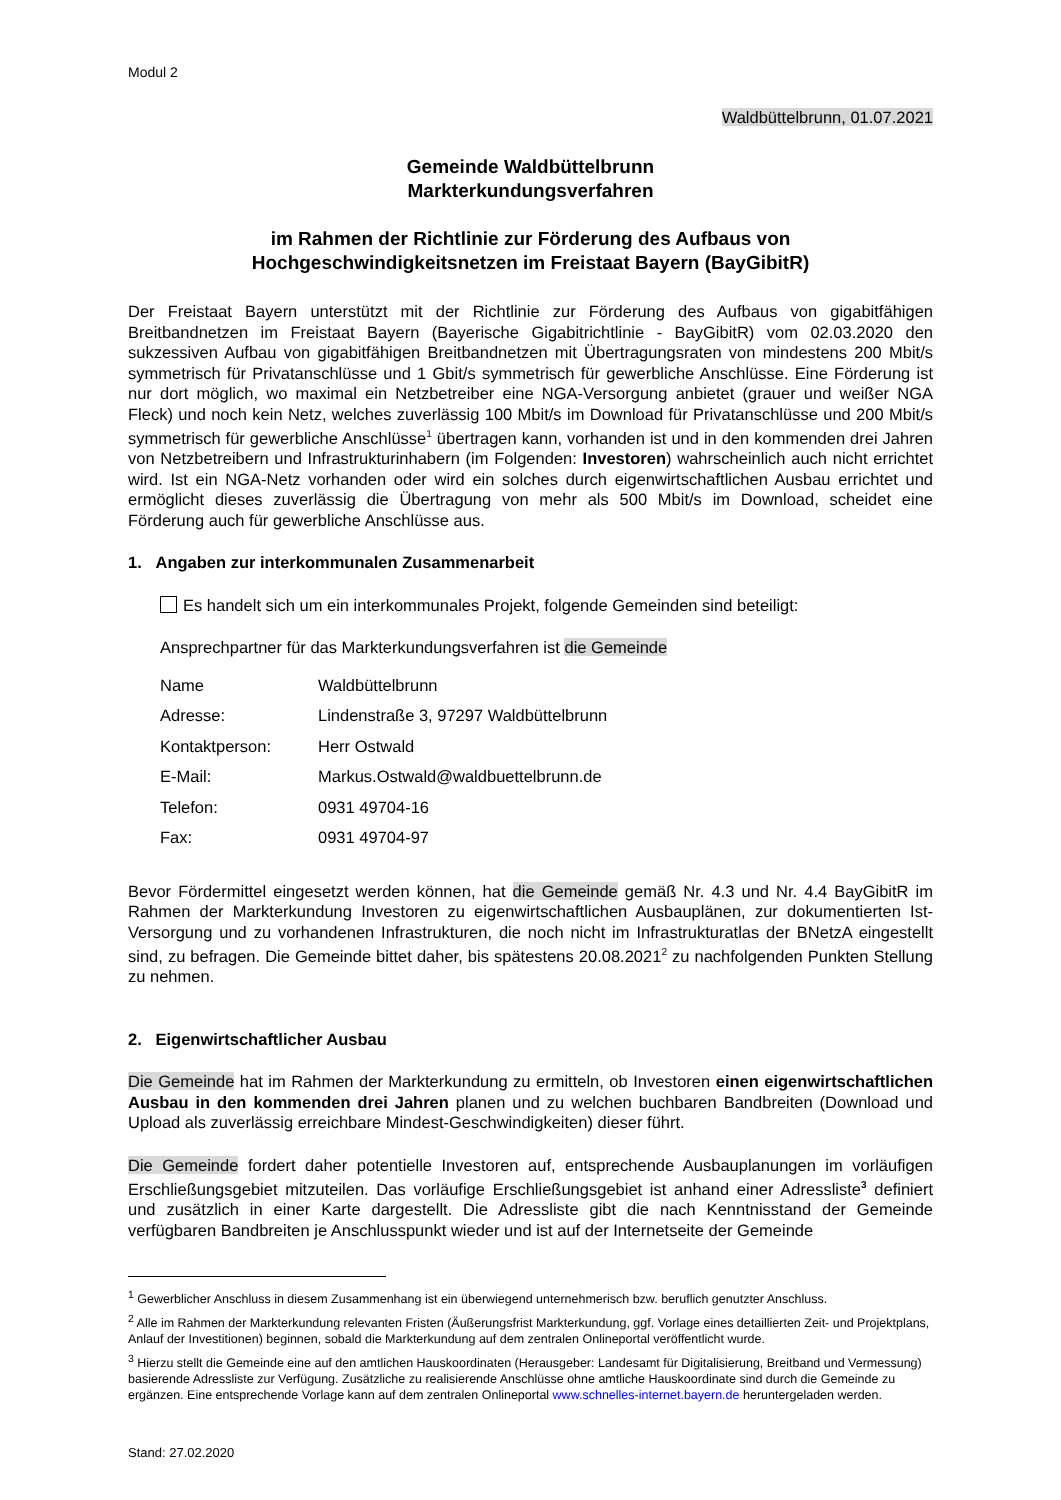Modul 2
Waldbüttelbrunn, 01.07.2021
Gemeinde Waldbüttelbrunn
Markterkundungsverfahren
im Rahmen der Richtlinie zur Förderung des Aufbaus von
Hochgeschwindigkeitsnetzen im Freistaat Bayern (BayGibitR)
Der Freistaat Bayern unterstützt mit der Richtlinie zur Förderung des Aufbaus von gigabitfähigen Breitbandnetzen im Freistaat Bayern (Bayerische Gigabitrichtlinie - BayGibitR) vom 02.03.2020 den sukzessiven Aufbau von gigabitfähigen Breitbandnetzen mit Übertragungsraten von mindestens 200 Mbit/s symmetrisch für Privatanschlüsse und 1 Gbit/s symmetrisch für gewerbliche Anschlüsse. Eine Förderung ist nur dort möglich, wo maximal ein Netzbetreiber eine NGA-Versorgung anbietet (grauer und weißer NGA Fleck) und noch kein Netz, welches zuverlässig 100 Mbit/s im Download für Privatanschlüsse und 200 Mbit/s symmetrisch für gewerbliche Anschlüsse<sup>1</sup> übertragen kann, vorhanden ist und in den kommenden drei Jahren von Netzbetreibern und Infrastrukturinhabern (im Folgenden: Investoren) wahrscheinlich auch nicht errichtet wird. Ist ein NGA-Netz vorhanden oder wird ein solches durch eigenwirtschaftlichen Ausbau errichtet und ermöglicht dieses zuverlässig die Übertragung von mehr als 500 Mbit/s im Download, scheidet eine Förderung auch für gewerbliche Anschlüsse aus.
1. Angaben zur interkommunalen Zusammenarbeit
Es handelt sich um ein interkommunales Projekt, folgende Gemeinden sind beteiligt:
Ansprechpartner für das Markterkundungsverfahren ist die Gemeinde
| Name | Waldbüttelbrunn |
| Adresse: | Lindenstraße 3, 97297 Waldbüttelbrunn |
| Kontaktperson: | Herr Ostwald |
| E-Mail: | Markus.Ostwald@waldbuettelbrunn.de |
| Telefon: | 0931 49704-16 |
| Fax: | 0931 49704-97 |
Bevor Fördermittel eingesetzt werden können, hat die Gemeinde gemäß Nr. 4.3 und Nr. 4.4 BayGibitR im Rahmen der Markterkundung Investoren zu eigenwirtschaftlichen Ausbauplänen, zur dokumentierten Ist-Versorgung und zu vorhandenen Infrastrukturen, die noch nicht im Infrastrukturatlas der BNetzA eingestellt sind, zu befragen. Die Gemeinde bittet daher, bis spätestens 20.08.2021<sup>2</sup> zu nachfolgenden Punkten Stellung zu nehmen.
2. Eigenwirtschaftlicher Ausbau
Die Gemeinde hat im Rahmen der Markterkundung zu ermitteln, ob Investoren einen eigenwirtschaftlichen Ausbau in den kommenden drei Jahren planen und zu welchen buchbaren Bandbreiten (Download und Upload als zuverlässig erreichbare Mindest-Geschwindigkeiten) dieser führt.
Die Gemeinde fordert daher potentielle Investoren auf, entsprechende Ausbauplanungen im vorläufigen Erschließungsgebiet mitzuteilen. Das vorläufige Erschließungsgebiet ist anhand einer Adressliste<sup>3</sup> definiert und zusätzlich in einer Karte dargestellt. Die Adressliste gibt die nach Kenntnisstand der Gemeinde verfügbaren Bandbreiten je Anschlusspunkt wieder und ist auf der Internetseite der Gemeinde
<sup>1</sup> Gewerblicher Anschluss in diesem Zusammenhang ist ein überwiegend unternehmerisch bzw. beruflich genutzter Anschluss.
<sup>2</sup> Alle im Rahmen der Markterkundung relevanten Fristen (Äußerungsfrist Markterkundung, ggf. Vorlage eines detaillierten Zeit- und Projektplans, Anlauf der Investitionen) beginnen, sobald die Markterkundung auf dem zentralen Onlineportal veröffentlicht wurde.
<sup>3</sup> Hierzu stellt die Gemeinde eine auf den amtlichen Hauskoordinaten (Herausgeber: Landesamt für Digitalisierung, Breitband und Vermessung) basierende Adressliste zur Verfügung. Zusätzliche zu realisierende Anschlüsse ohne amtliche Hauskoordinate sind durch die Gemeinde zu ergänzen. Eine entsprechende Vorlage kann auf dem zentralen Onlineportal www.schnelles-internet.bayern.de heruntergeladen werden.
Stand: 27.02.2020